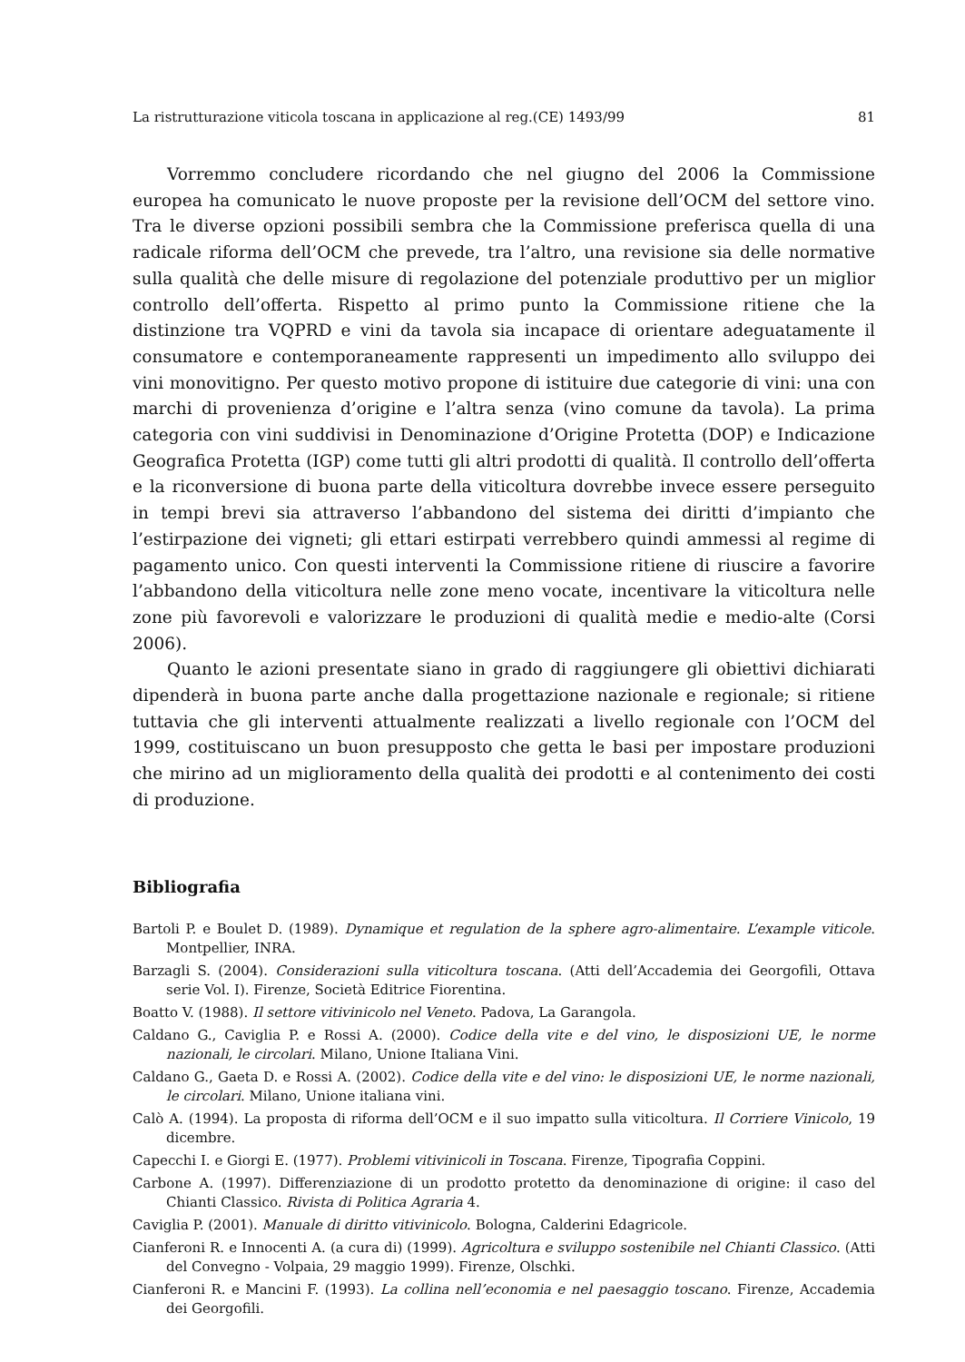La ristrutturazione viticola toscana in applicazione al reg.(CE) 1493/99 81
Vorremmo concludere ricordando che nel giugno del 2006 la Commissione europea ha comunicato le nuove proposte per la revisione dell’OCM del settore vino. Tra le diverse opzioni possibili sembra che la Commissione preferisca quella di una radicale riforma dell’OCM che prevede, tra l’altro, una revisione sia delle normative sulla qualità che delle misure di regolazione del potenziale produttivo per un miglior controllo dell’offerta. Rispetto al primo punto la Commissione ritiene che la distinzione tra VQPRD e vini da tavola sia incapace di orientare adeguatamente il consumatore e contemporaneamente rappresenti un impedimento allo sviluppo dei vini monovitigno. Per questo motivo propone di istituire due categorie di vini: una con marchi di provenienza d’origine e l’altra senza (vino comune da tavola). La prima categoria con vini suddivisi in Denominazione d’Origine Protetta (DOP) e Indicazione Geografica Protetta (IGP) come tutti gli altri prodotti di qualità. Il controllo dell’offerta e la riconversione di buona parte della viticoltura dovrebbe invece essere perseguito in tempi brevi sia attraverso l’abbandono del sistema dei diritti d’impianto che l’estirpazione dei vigneti; gli ettari estirpati verrebbero quindi ammessi al regime di pagamento unico. Con questi interventi la Commissione ritiene di riuscire a favorire l’abbandono della viticoltura nelle zone meno vocate, incentivare la viticoltura nelle zone più favorevoli e valorizzare le produzioni di qualità medie e medio-alte (Corsi 2006).
Quanto le azioni presentate siano in grado di raggiungere gli obiettivi dichiarati dipenderà in buona parte anche dalla progettazione nazionale e regionale; si ritiene tuttavia che gli interventi attualmente realizzati a livello regionale con l’OCM del 1999, costituiscano un buon presupposto che getta le basi per impostare produzioni che mirino ad un miglioramento della qualità dei prodotti e al contenimento dei costi di produzione.
Bibliografia
Bartoli P. e Boulet D. (1989). Dynamique et regulation de la sphere agro-alimentaire. L’example viticole. Montpellier, INRA.
Barzagli S. (2004). Considerazioni sulla viticoltura toscana. (Atti dell’Accademia dei Georgofili, Ottava serie Vol. I). Firenze, Società Editrice Fiorentina.
Boatto V. (1988). Il settore vitivinicolo nel Veneto. Padova, La Garangola.
Caldano G., Caviglia P. e Rossi A. (2000). Codice della vite e del vino, le disposizioni UE, le norme nazionali, le circolari. Milano, Unione Italiana Vini.
Caldano G., Gaeta D. e Rossi A. (2002). Codice della vite e del vino: le disposizioni UE, le norme nazionali, le circolari. Milano, Unione italiana vini.
Calò A. (1994). La proposta di riforma dell’OCM e il suo impatto sulla viticoltura. Il Corriere Vinicolo, 19 dicembre.
Capecchi I. e Giorgi E. (1977). Problemi vitivinicoli in Toscana. Firenze, Tipografia Coppini.
Carbone A. (1997). Differenziazione di un prodotto protetto da denominazione di origine: il caso del Chianti Classico. Rivista di Politica Agraria 4.
Caviglia P. (2001). Manuale di diritto vitivinicolo. Bologna, Calderini Edagricole.
Cianferoni R. e Innocenti A. (a cura di) (1999). Agricoltura e sviluppo sostenibile nel Chianti Classico. (Atti del Convegno - Volpaia, 29 maggio 1999). Firenze, Olschki.
Cianferoni R. e Mancini F. (1993). La collina nell’economia e nel paesaggio toscano. Firenze, Accademia dei Georgofili.